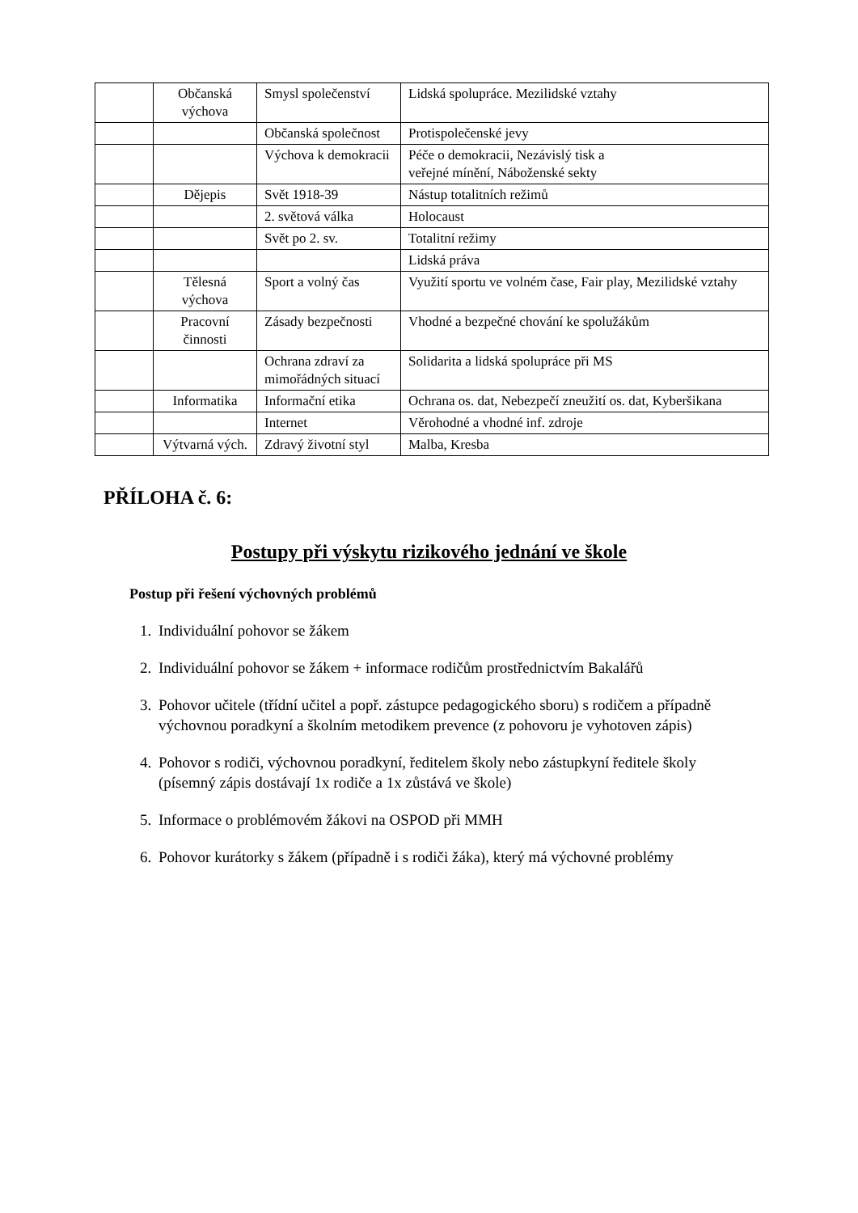| | Občanská výchova | Smysl společenství | Lidská spolupráce. Mezilidské vztahy |
| | | Občanská společnost | Protispolečenské jevy |
| | | Výchova k demokracii | Péče o demokracii, Nezávislý tisk a veřejné mínění, Náboženské sekty |
| | Dějepis | Svět 1918-39 | Nástup totalitních režimů |
| | | 2. světová válka | Holocaust |
| | | Svět po 2. sv. | Totalitní režimy |
| | | | Lidská práva |
| | Tělesná výchova | Sport a volný čas | Využití sportu ve volném čase, Fair play, Mezilidské vztahy |
| | Pracovní činnosti | Zásady bezpečnosti | Vhodné a bezpečné chování ke spolužákům |
| | | Ochrana zdraví za mimořádných situací | Solidarita a lidská spolupráce při MS |
| | Informatika | Informační etika | Ochrana os. dat, Nebezpečí zneužití os. dat, Kyberšikana |
| | | Internet | Věrohodné a vhodné inf. zdroje |
| | Výtvarná vých. | Zdravý životní styl | Malba, Kresba |
PŘÍLOHA č. 6:
Postupy při výskytu rizikového jednání ve škole
Postup při řešení výchovných problémů
1. Individuální pohovor se žákem
2. Individuální pohovor se žákem + informace rodičům prostřednictvím Bakalářů
3. Pohovor učitele (třídní učitel a popř. zástupce pedagogického sboru) s rodičem a případně výchovnou poradkyní a školním metodikem prevence (z pohovoru je vyhotoven zápis)
4. Pohovor s rodiči, výchovnou poradkyní, ředitelem školy nebo zástupkyní ředitele školy (písemný zápis dostávají 1x rodiče a 1x zůstává ve škole)
5. Informace o problémovém žákovi na OSPOD při MMH
6. Pohovor kurátorky s žákem (případně i s rodiči žáka), který má výchovné problémy